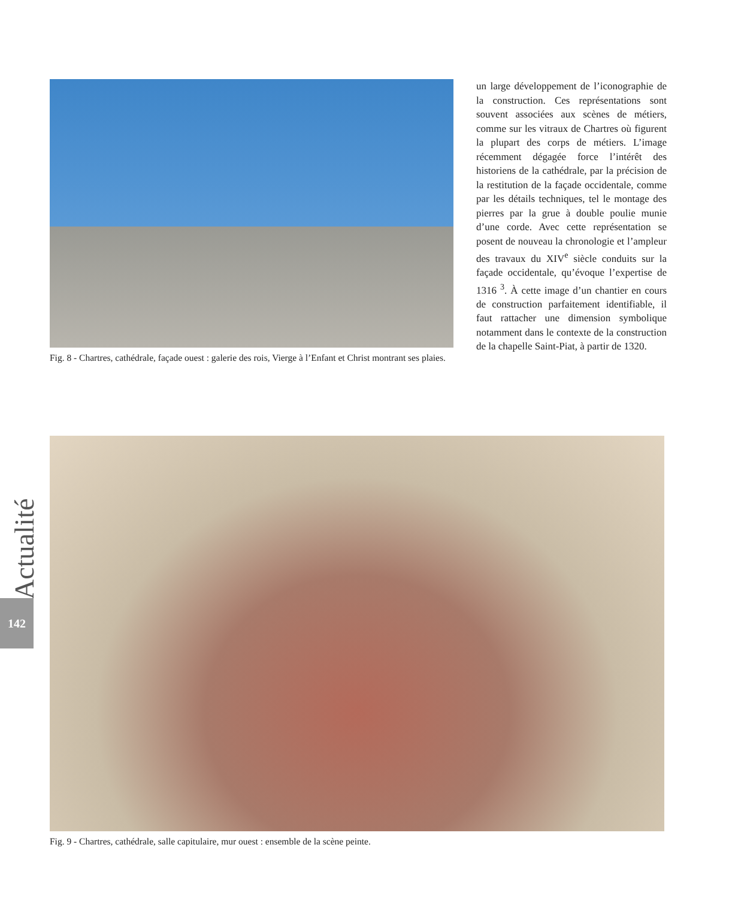Fig. 8 - Chartres, cathédrale, façade ouest : galerie des rois, Vierge à l’Enfant et Christ montrant ses plaies.
un large développement de l’iconographie de la construction. Ces représentations sont souvent associées aux scènes de métiers, comme sur les vitraux de Chartres où figurent la plupart des corps de métiers. L’image récemment dégagée force l’intérêt des historiens de la cathédrale, par la précision de la restitution de la façade occidentale, comme par les détails techniques, tel le montage des pierres par la grue à double poulie munie d’une corde. Avec cette représentation se posent de nouveau la chronologie et l’ampleur des travaux du XIV<sup>e</sup> siècle conduits sur la façade occidentale, qu’évoque l’expertise de 1316 <sup>3</sup>. À cette image d’un chantier en cours de construction parfaitement identifiable, il faut rattacher une dimension symbolique notamment dans le contexte de la construction de la chapelle Saint-Piat, à partir de 1320.
Actualité
142
Fig. 9 - Chartres, cathédrale, salle capitulaire, mur ouest : ensemble de la scène peinte.